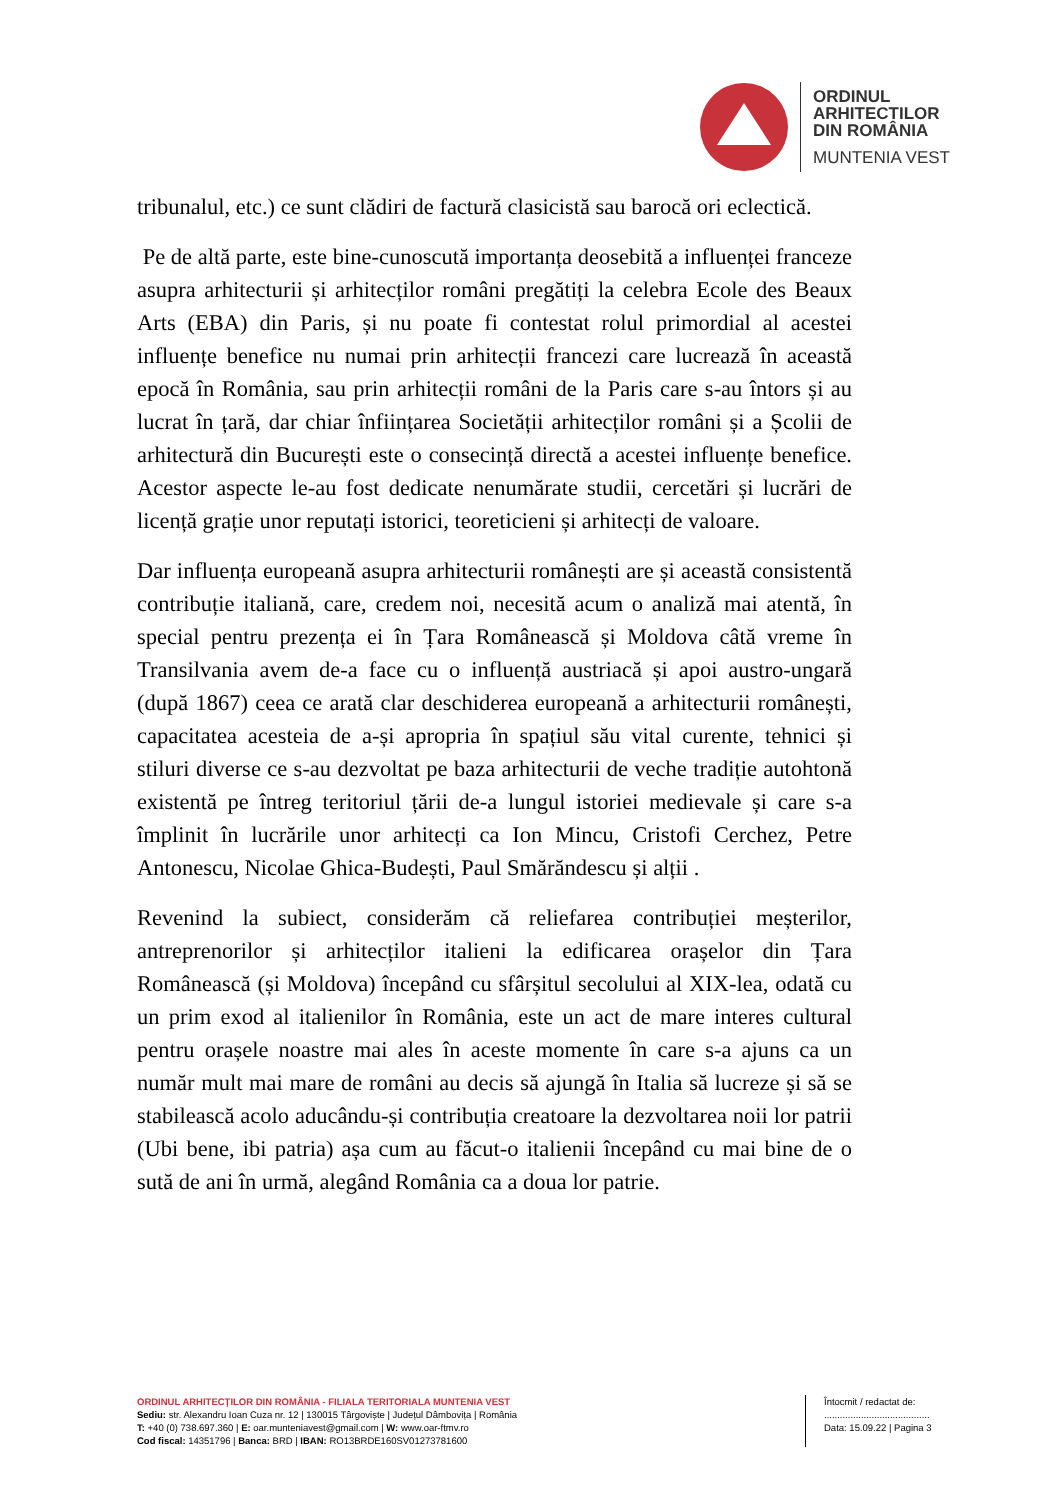ORDINUL
ARHITECTILOR
DIN ROMÂNIA
MUNTENIA VEST
tribunalul, etc.) ce sunt clădiri de factură clasicistă sau barocă ori eclectică.
Pe de altă parte, este bine-cunoscută importanța deosebită a influenței franceze asupra arhitecturii și arhitecților români pregătiți la celebra Ecole des Beaux Arts (EBA) din Paris, și nu poate fi contestat rolul primordial al acestei influențe benefice nu numai prin arhitecții francezi care lucrează în această epocă în România, sau prin arhitecții români de la Paris care s-au întors și au lucrat în țară, dar chiar înființarea Societății arhitecților români și a Școlii de arhitectură din București este o consecință directă a acestei influențe benefice. Acestor aspecte le-au fost dedicate nenumărate studii, cercetări și lucrări de licență grație unor reputați istorici, teoreticieni și arhitecți de valoare.
Dar influența europeană asupra arhitecturii românești are și această consistentă contribuție italiană, care, credem noi, necesită acum o analiză mai atentă, în special pentru prezența ei în Țara Românească și Moldova câtă vreme în Transilvania avem de-a face cu o influență austriacă și apoi austro-ungară (după 1867) ceea ce arată clar deschiderea europeană a arhitecturii românești, capacitatea acesteia de a-și apropria în spațiul său vital curente, tehnici și stiluri diverse ce s-au dezvoltat pe baza arhitecturii de veche tradiție autohtonă existentă pe întreg teritoriul țării de-a lungul istoriei medievale și care s-a împlinit în lucrările unor arhitecți ca Ion Mincu, Cristofi Cerchez, Petre Antonescu, Nicolae Ghica-Budești, Paul Smărăndescu și alții .
Revenind la subiect, considerăm că reliefarea contribuției meșterilor, antreprenorilor și arhitecților italieni la edificarea orașelor din Țara Românească (și Moldova) începând cu sfârșitul secolului al XIX-lea, odată cu un prim exod al italienilor în România, este un act de mare interes cultural pentru orașele noastre mai ales în aceste momente în care s-a ajuns ca un număr mult mai mare de români au decis să ajungă în Italia să lucreze și să se stabilească acolo aducându-și contribuția creatoare la dezvoltarea noii lor patrii (Ubi bene, ibi patria) așa cum au făcut-o italienii începând cu mai bine de o sută de ani în urmă, alegând România ca a doua lor patrie.
ORDINUL ARHITECȚILOR DIN ROMÂNIA - FILIALA TERITORIALA MUNTENIA VEST
Sediu: str. Alexandru Ioan Cuza nr. 12 | 130015 Târgoviște | Județul Dâmbovița | România
T: +40 (0) 738.697.360 | E: oar.munteniavest@gmail.com | W: www.oar-ftmv.ro
Cod fiscal: 14351796 | Banca: BRD | IBAN: RO13BRDE160SV01273781600
Întocmit / redactat de:
........................................
Data: 15.09.22 | Pagina 3